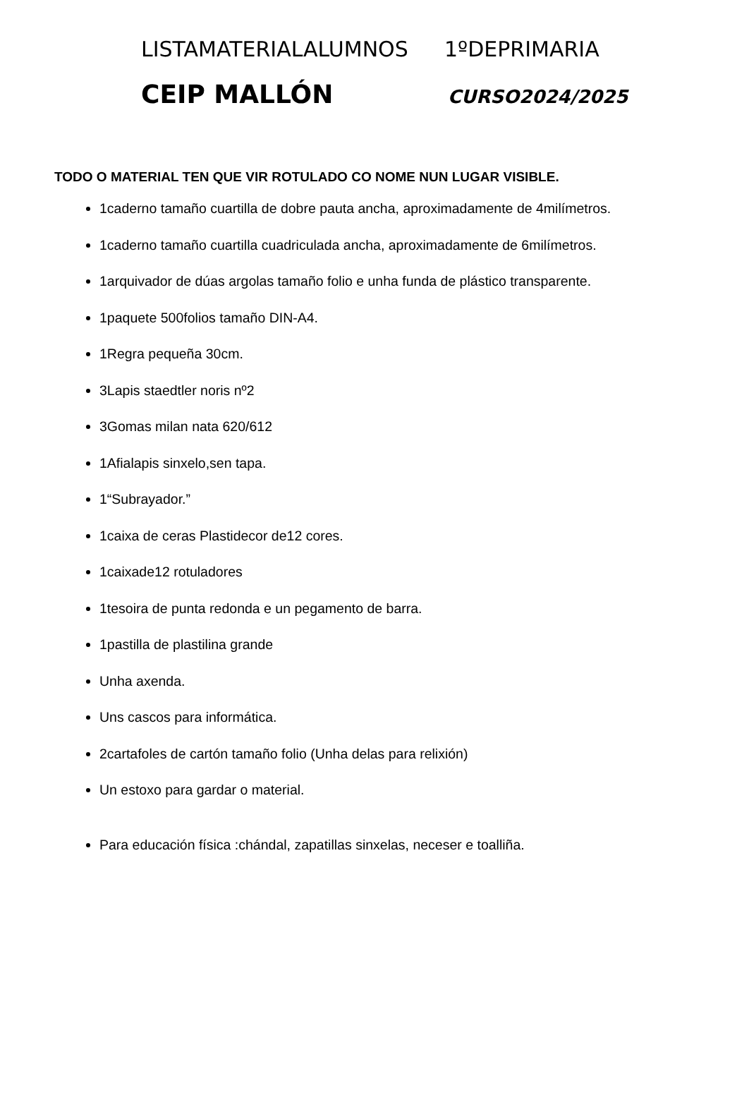LISTAMATERIALALUMNOS 1ºDEPRIMARIA
CEIP MALLÓN CURSO2024/2025
TODO O MATERIAL TEN QUE VIR ROTULADO CO NOME NUN LUGAR VISIBLE.
1caderno tamaño cuartilla de dobre pauta ancha, aproximadamente de 4milímetros.
1caderno tamaño cuartilla cuadriculada ancha, aproximadamente de 6milímetros.
1arquivador de dúas argolas tamaño folio e unha funda de plástico transparente.
1paquete 500folios tamaño DIN-A4.
1Regra pequeña 30cm.
3Lapis staedtler noris nº2
3Gomas milan nata 620/612
1Afialapis sinxelo,sen tapa.
1“Subrayador.”
1caixa de ceras Plastidecor de12 cores.
1caixade12 rotuladores
1tesoira de punta redonda e un pegamento de barra.
1pastilla de plastilina grande
Unha axenda.
Uns cascos para informática.
2cartafoles de cartón tamaño folio (Unha delas para relixión)
Un estoxo para gardar o material.
Para educación física :chándal, zapatillas sinxelas, neceser e toalliña.